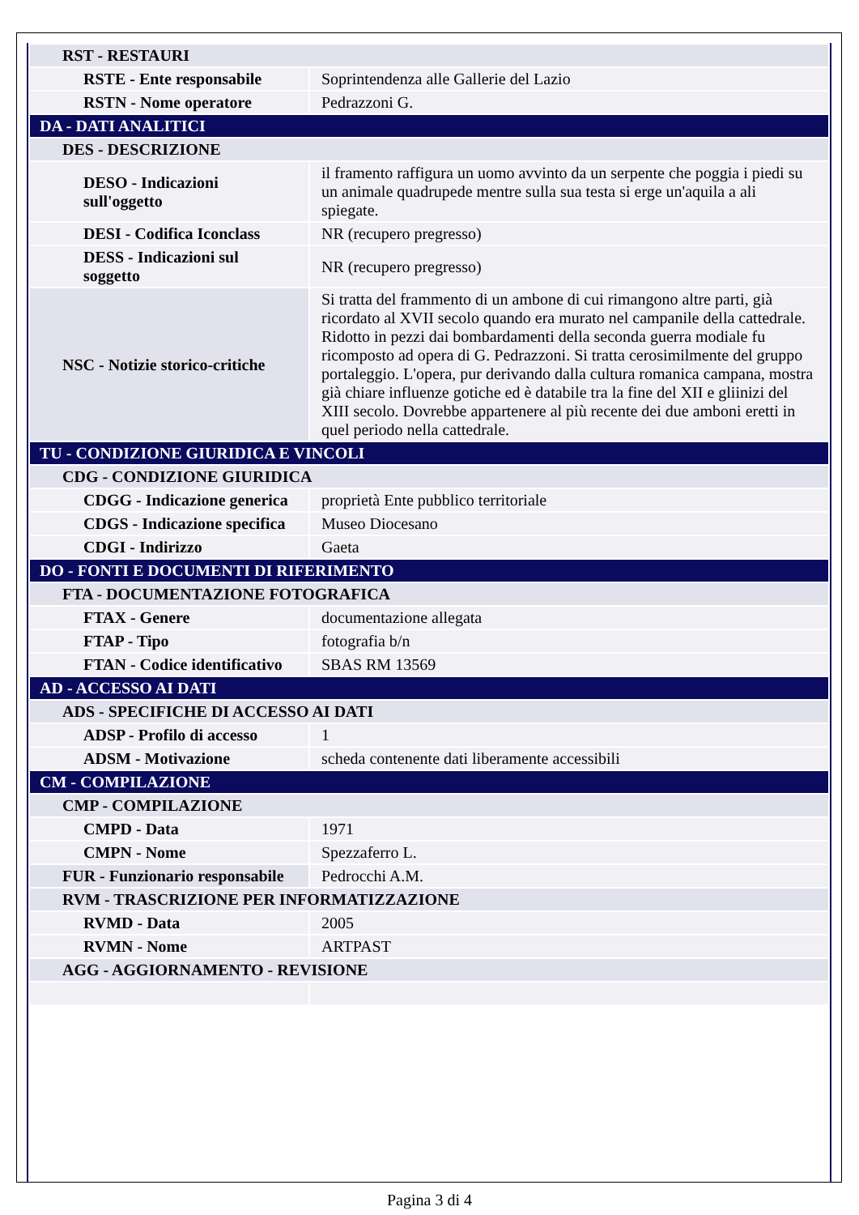| RST - RESTAURI | |
| RSTE - Ente responsabile | Soprintendenza alle Gallerie del Lazio |
| RSTN - Nome operatore | Pedrazzoni G. |
| DA - DATI ANALITICI | |
| DES - DESCRIZIONE | |
| DESO - Indicazioni sull'oggetto | il framento raffigura un uomo avvinto da un serpente che poggia i piedi su un animale quadrupede mentre sulla sua testa si erge un'aquila a ali spiegate. |
| DESI - Codifica Iconclass | NR (recupero pregresso) |
| DESS - Indicazioni sul soggetto | NR (recupero pregresso) |
| NSC - Notizie storico-critiche | Si tratta del frammento di un ambone di cui rimangono altre parti, già ricordato al XVII secolo quando era murato nel campanile della cattedrale. Ridotto in pezzi dai bombardamenti della seconda guerra modiale fu ricomposto ad opera di G. Pedrazzoni. Si tratta cerosimilmente del gruppo portaleggio. L'opera, pur derivando dalla cultura romanica campana, mostra già chiare influenze gotiche ed è databile tra la fine del XII e gliinizi del XIII secolo. Dovrebbe appartenere al più recente dei due amboni eretti in quel periodo nella cattedrale. |
| TU - CONDIZIONE GIURIDICA E VINCOLI | |
| CDG - CONDIZIONE GIURIDICA | |
| CDGG - Indicazione generica | proprietà Ente pubblico territoriale |
| CDGS - Indicazione specifica | Museo Diocesano |
| CDGI - Indirizzo | Gaeta |
| DO - FONTI E DOCUMENTI DI RIFERIMENTO | |
| FTA - DOCUMENTAZIONE FOTOGRAFICA | |
| FTAX - Genere | documentazione allegata |
| FTAP - Tipo | fotografia b/n |
| FTAN - Codice identificativo | SBAS RM 13569 |
| AD - ACCESSO AI DATI | |
| ADS - SPECIFICHE DI ACCESSO AI DATI | |
| ADSP - Profilo di accesso | 1 |
| ADSM - Motivazione | scheda contenente dati liberamente accessibili |
| CM - COMPILAZIONE | |
| CMP - COMPILAZIONE | |
| CMPD - Data | 1971 |
| CMPN - Nome | Spezzaferro L. |
| FUR - Funzionario responsabile | Pedrocchi A.M. |
| RVM - TRASCRIZIONE PER INFORMATIZZAZIONE | |
| RVMD - Data | 2005 |
| RVMN - Nome | ARTPAST |
| AGG - AGGIORNAMENTO - REVISIONE | |
Pagina 3 di 4